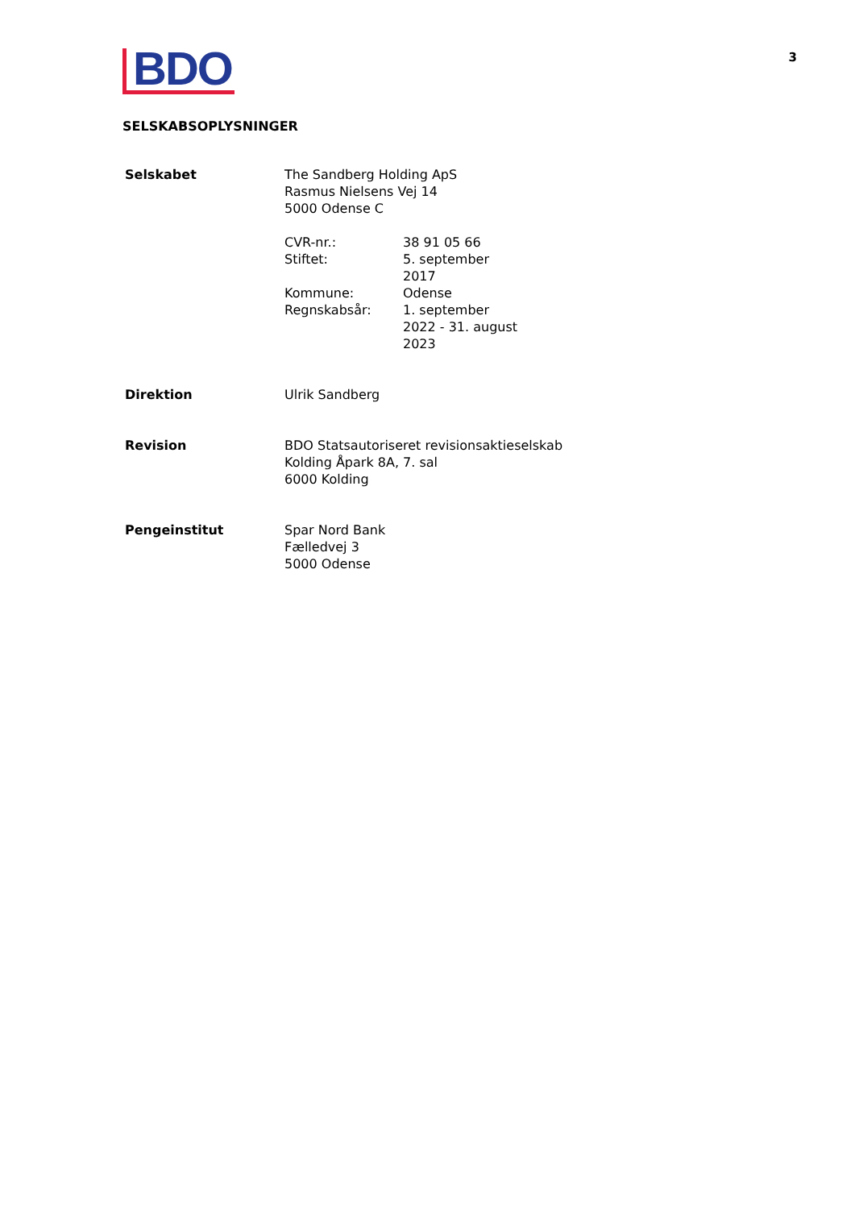3
BDO
SELSKABSOPLYSNINGER
| Selskabet | The Sandberg Holding ApS Rasmus Nielsens Vej 14 5000 Odense C / CVR-nr.: / 38 91 05 66 / / Stiftet: / 5. september 2017 / / Kommune: / Odense / / Regnskabsår: / 1. september 2022 - 31. august 2023 / |
| Direktion | Ulrik Sandberg |
| Revision | BDO Statsautoriseret revisionsaktieselskab Kolding Åpark 8A, 7. sal 6000 Kolding |
| Pengeinstitut | Spar Nord Bank Fælledvej 3 5000 Odense |